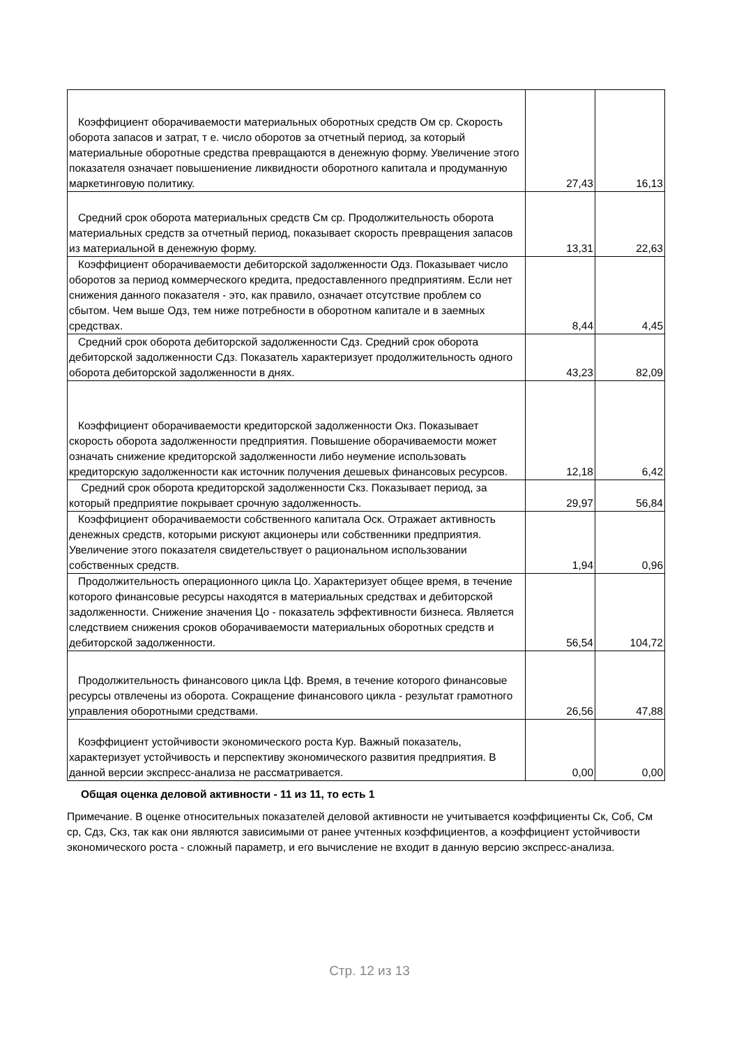| Коэффициент оборачиваемости материальных оборотных средств Ом ср. Скорость оборота запасов и затрат, т е. число оборотов за отчетный период, за который материальные оборотные средства превращаются в денежную форму. Увеличение этого показателя означает повышениение ликвидности оборотного капитала и продуманную маркетинговую политику. | 27,43 | 16,13 |
| Средний срок оборота материальных средств См ср. Продолжительность оборота материальных средств за отчетный период, показывает скорость превращения запасов из материальной в денежную форму. | 13,31 | 22,63 |
| Коэффициент оборачиваемости дебиторской задолженности Одз. Показывает число оборотов за период коммерческого кредита, предоставленного предприятиям. Если нет снижения данного показателя - это, как правило, означает отсутствие проблем со сбытом. Чем выше Одз, тем ниже потребности в оборотном капитале и в заемных средствах. | 8,44 | 4,45 |
| Средний срок оборота дебиторской задолженности Сдз. Средний срок оборота дебиторской задолженности Сдз. Показатель характеризует продолжительность одного оборота дебиторской задолженности в днях. | 43,23 | 82,09 |
| Коэффициент оборачиваемости кредиторской задолженности Окз. Показывает скорость оборота задолженности предприятия. Повышение оборачиваемости может означать снижение кредиторской задолженности либо неумение использовать кредиторскую задолженности как источник получения дешевых финансовых ресурсов. | 12,18 | 6,42 |
| Средний срок оборота кредиторской задолженности Скз. Показывает период, за который предприятие покрывает срочную задолженность. | 29,97 | 56,84 |
| Коэффициент оборачиваемости собственного капитала Оск. Отражает активность денежных средств, которыми рискуют акционеры или собственники предприятия. Увеличение этого показателя свидетельствует о рациональном использовании собственных средств. | 1,94 | 0,96 |
| Продолжительность операционного цикла Цо. Характеризует общее время, в течение которого финансовые ресурсы находятся в материальных средствах и дебиторской задолженности. Снижение значения Цо - показатель эффективности бизнеса. Является следствием снижения сроков оборачиваемости материальных оборотных средств и дебиторской задолженности. | 56,54 | 104,72 |
| Продолжительность финансового цикла Цф. Время, в течение которого финансовые ресурсы отвлечены из оборота. Сокращение финансового цикла - результат грамотного управления оборотными средствами. | 26,56 | 47,88 |
| Коэффициент устойчивости экономического роста Кур. Важный показатель, характеризует устойчивость и перспективу экономического развития предприятия. В данной версии экспресс-анализа не рассматривается. | 0,00 | 0,00 |
Общая оценка деловой активности - 11 из 11, то есть 1
Примечание. В оценке относительных показателей деловой активности не учитывается коэффициенты Ск, Соб, См ср, Сдз, Скз, так как они являются зависимыми от ранее учтенных коэффициентов, а коэффициент устойчивости экономического роста - сложный параметр, и его вычисление не входит в данную версию экспресс-анализа.
Стр. 12 из 13